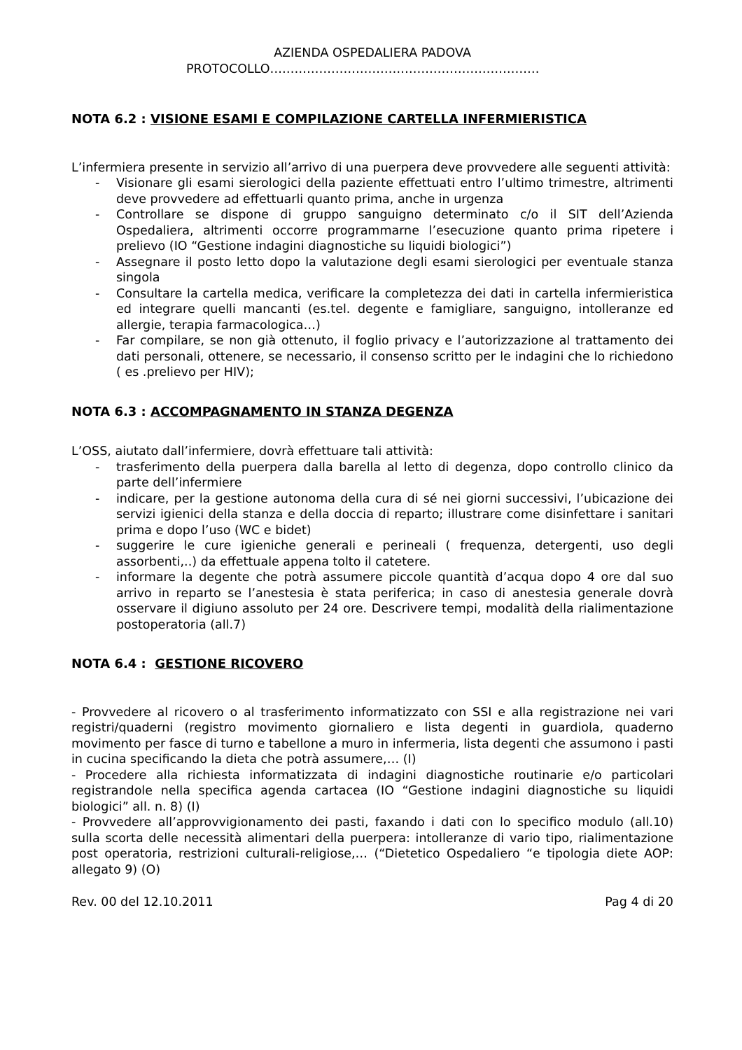AZIENDA OSPEDALIERA PADOVA
PROTOCOLLO…………………………………………………………
NOTA 6.2 : VISIONE ESAMI E COMPILAZIONE CARTELLA INFERMIERISTICA
L’infermiera presente in servizio all’arrivo di una puerpera deve provvedere alle seguenti attività:
- Visionare gli esami sierologici della paziente effettuati entro l’ultimo trimestre, altrimenti deve provvedere ad effettuarli quanto prima, anche in urgenza
- Controllare se dispone di gruppo sanguigno determinato c/o il SIT dell’Azienda Ospedaliera, altrimenti occorre programmarne l’esecuzione quanto prima ripetere i prelievo (IO “Gestione indagini diagnostiche su liquidi biologici”)
- Assegnare il posto letto dopo la valutazione degli esami sierologici per eventuale stanza singola
- Consultare la cartella medica, verificare la completezza dei dati in cartella infermieristica ed integrare quelli mancanti (es.tel. degente e famigliare, sanguigno, intolleranze ed allergie, terapia farmacologica…)
- Far compilare, se non già ottenuto, il foglio privacy e l’autorizzazione al trattamento dei dati personali, ottenere, se necessario, il consenso scritto per le indagini che lo richiedono ( es .prelievo per HIV);
NOTA 6.3 : ACCOMPAGNAMENTO IN STANZA DEGENZA
L’OSS, aiutato dall’infermiere, dovrà effettuare tali attività:
- trasferimento della puerpera dalla barella al letto di degenza, dopo controllo clinico da parte dell’infermiere
- indicare, per la gestione autonoma della cura di sé nei giorni successivi, l’ubicazione dei servizi igienici della stanza e della doccia di reparto; illustrare come disinfettare i sanitari prima e dopo l’uso (WC e bidet)
- suggerire le cure igieniche generali e perineali ( frequenza, detergenti, uso degli assorbenti,..) da effettuale appena tolto il catetere.
- informare la degente che potrà assumere piccole quantità d’acqua dopo 4 ore dal suo arrivo in reparto se l’anestesia è stata periferica; in caso di anestesia generale dovrà osservare il digiuno assoluto per 24 ore. Descrivere tempi, modalità della rialimentazione postoperatoria (all.7)
NOTA 6.4 : GESTIONE RICOVERO
- Provvedere al ricovero o al trasferimento informatizzato con SSI e alla registrazione nei vari registri/quaderni (registro movimento giornaliero e lista degenti in guardiola, quaderno movimento per fasce di turno e tabellone a muro in infermeria, lista degenti che assumono i pasti in cucina specificando la dieta che potrà assumere,… (I)
- Procedere alla richiesta informatizzata di indagini diagnostiche routinarie e/o particolari registrandole nella specifica agenda cartacea (IO “Gestione indagini diagnostiche su liquidi biologici” all. n. 8) (I)
- Provvedere all’approvvigionamento dei pasti, faxando i dati con lo specifico modulo (all.10) sulla scorta delle necessità alimentari della puerpera: intolleranze di vario tipo, rialimentazione post operatoria, restrizioni culturali-religiose,… (“Dietetico Ospedaliero “e tipologia diete AOP: allegato 9) (O)
Rev. 00 del 12.10.2011 Pag 4 di 20